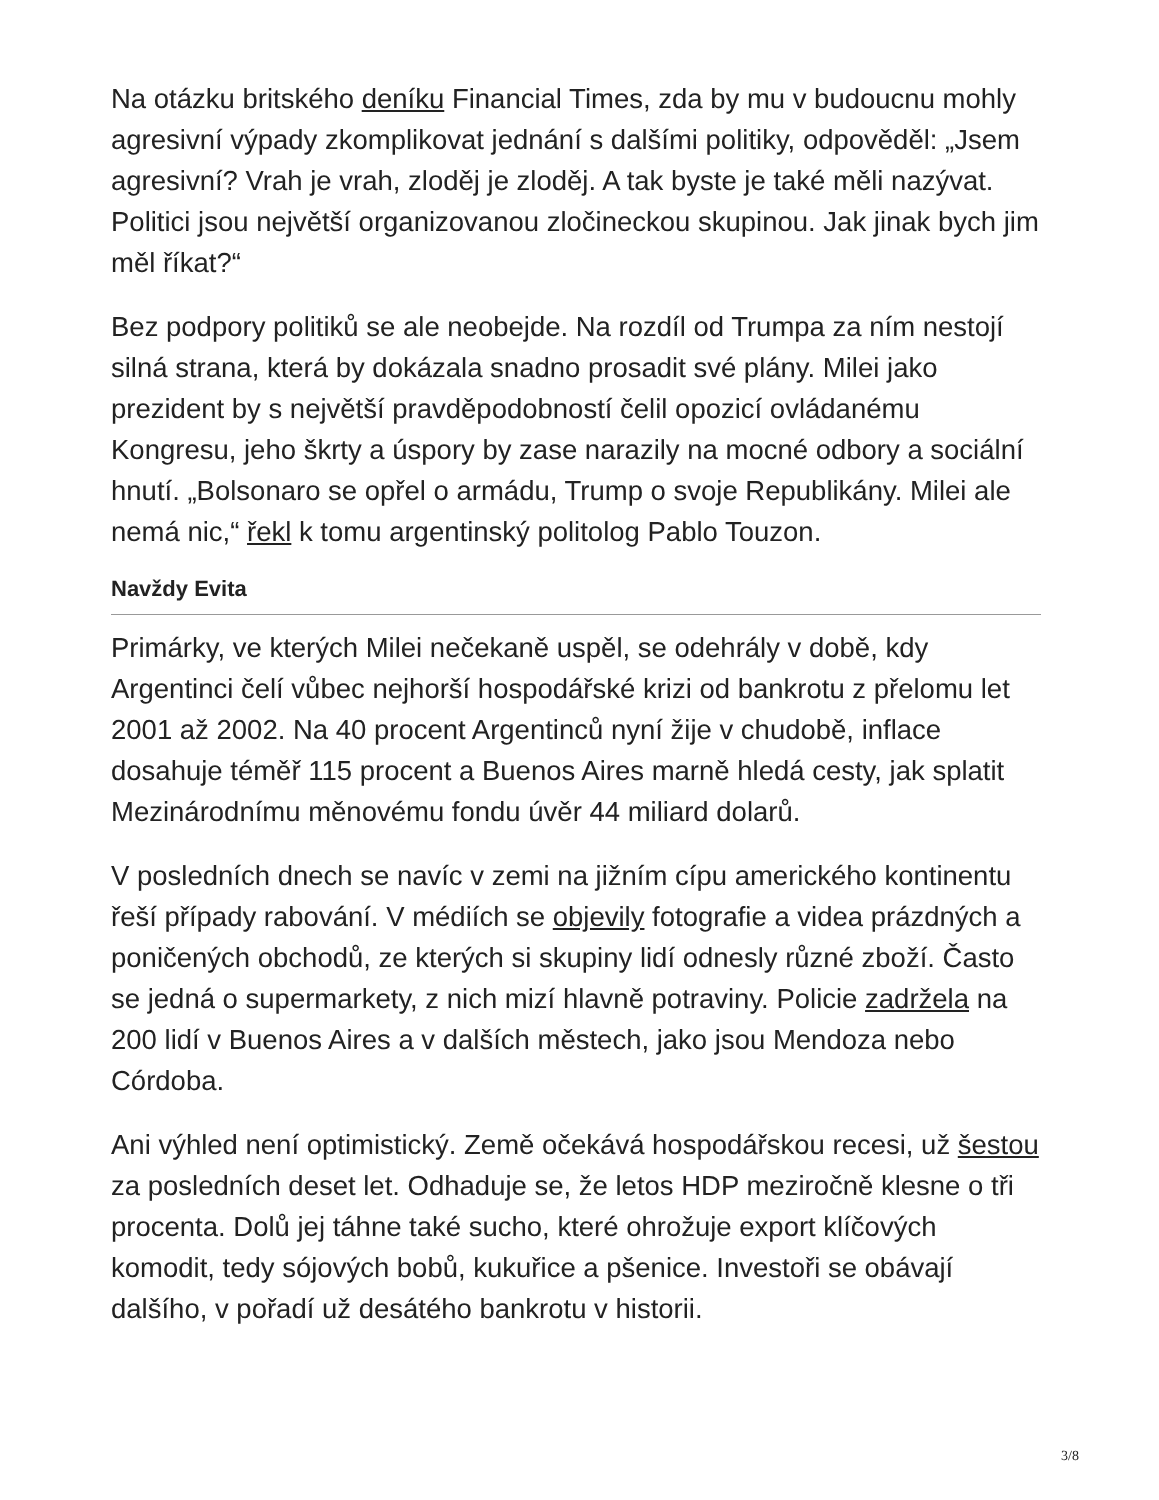Na otázku britského deníku Financial Times, zda by mu v budoucnu mohly agresivní výpady zkomplikovat jednání s dalšími politiky, odpověděl: „Jsem agresivní? Vrah je vrah, zloděj je zloděj. A tak byste je také měli nazývat. Politici jsou největší organizovanou zločineckou skupinou. Jak jinak bych jim měl říkat?“
Bez podpory politiků se ale neobejde. Na rozdíl od Trumpa za ním nestojí silná strana, která by dokázala snadno prosadit své plány. Milei jako prezident by s největší pravděpodobností čelil opozicí ovládanému Kongresu, jeho škrty a úspory by zase narazily na mocné odbory a sociální hnutí. „Bolsonaro se opřel o armádu, Trump o svoje Republikány. Milei ale nemá nic,“ řekl k tomu argentinský politolog Pablo Touzon.
Navždy Evita
Primárky, ve kterých Milei nečekaně uspěl, se odehrály v době, kdy Argentinci čelí vůbec nejhorší hospodářské krizi od bankrotu z přelomu let 2001 až 2002. Na 40 procent Argentinců nyní žije v chudobě, inflace dosahuje téměř 115 procent a Buenos Aires marně hledá cesty, jak splatit Mezinárodnímu měnovému fondu úvěr 44 miliard dolarů.
V posledních dnech se navíc v zemi na jižním cípu amerického kontinentu řeší případy rabování. V médiích se objevily fotografie a videa prázdných a poničených obchodů, ze kterých si skupiny lidí odnesly různé zboží. Často se jedná o supermarkety, z nich mizí hlavně potraviny. Policie zadržela na 200 lidí v Buenos Aires a v dalších městech, jako jsou Mendoza nebo Córdoba.
Ani výhled není optimistický. Země očekává hospodářskou recesi, už šestou za posledních deset let. Odhaduje se, že letos HDP meziročně klesne o tři procenta. Dolů jej táhne také sucho, které ohrožuje export klíčových komodit, tedy sójových bobů, kukuřice a pšenice. Investoři se obávají dalšího, v pořadí už desátého bankrotu v historii.
3/8